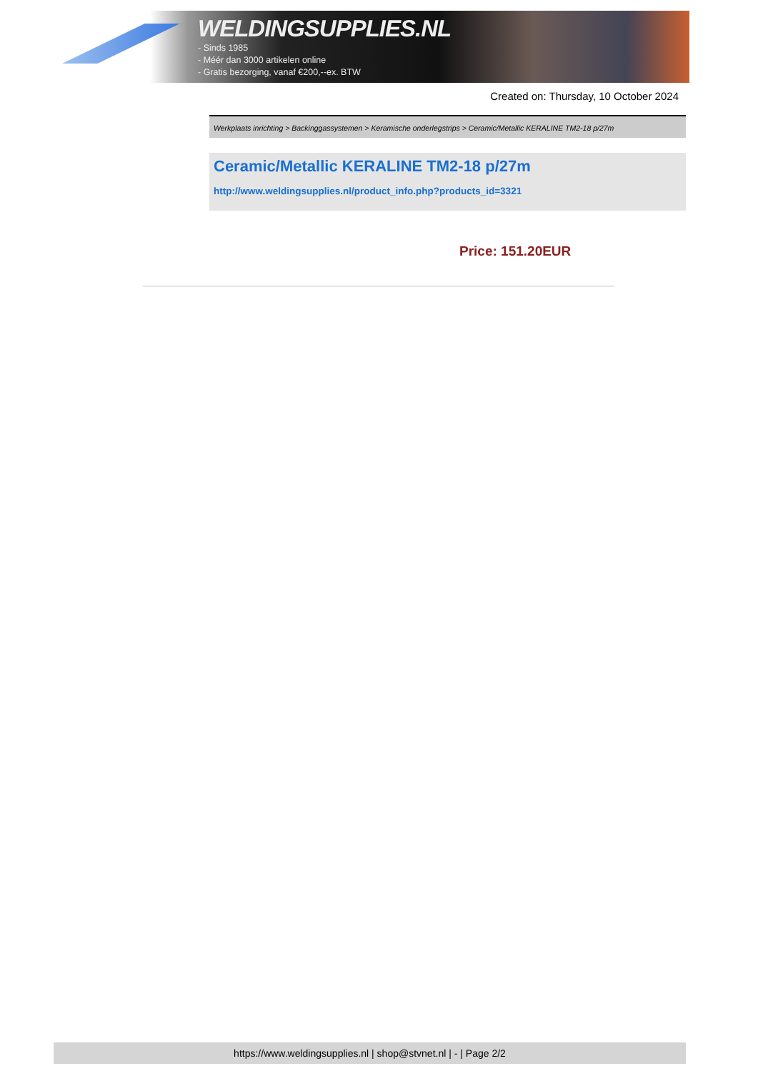WELDINGSUPPLIES.NL
- Sinds 1985
- Méér dan 3000 artikelen online
- Gratis bezorging, vanaf €200,--ex. BTW
Created on: Thursday, 10 October 2024
Werkplaats inrichting > Backinggassystemen > Keramische onderlegstrips > Ceramic/Metallic KERALINE TM2-18 p/27m
Ceramic/Metallic KERALINE TM2-18 p/27m
http://www.weldingsupplies.nl/product_info.php?products_id=3321
Price: 151.20EUR
https://www.weldingsupplies.nl | shop@stvnet.nl | - | Page 2/2